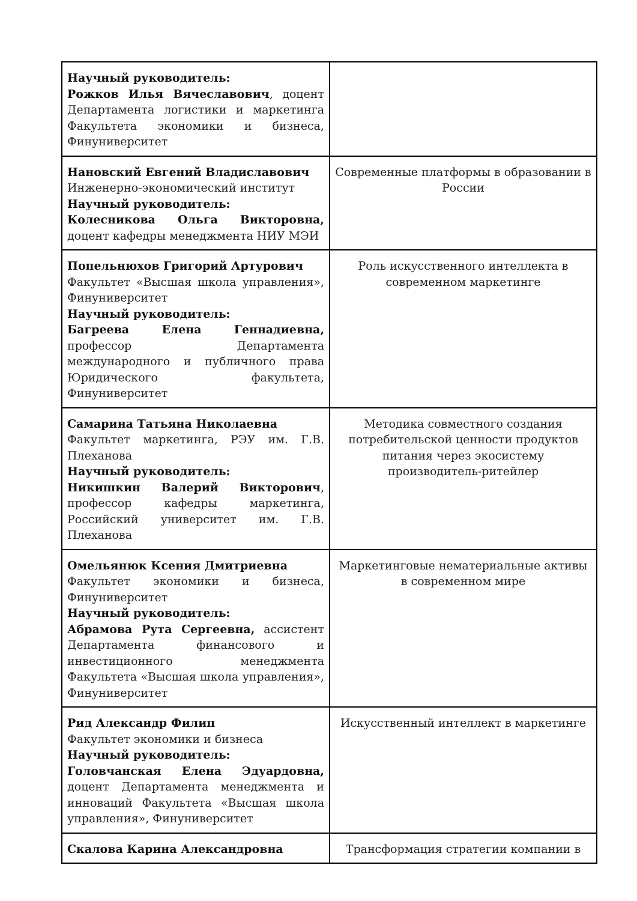| Научный руководитель: Рожков Илья Вячеславович , доцент Департамента логистики и маркетинга Факультета экономики и бизнеса, Финуниверситет | |
| Нановский Евгений Владиславович Инженерно-экономический институт Научный руководитель: Колесникова Ольга Викторовна, доцент кафедры менеджмента НИУ МЭИ | Современные платформы в образовании в России |
| Попельнюхов Григорий Артурович Факультет «Высшая школа управления», Финуниверситет Научный руководитель: Багреева Елена Геннадиевна, профессор Департамента международного и публичного права Юридического факультета, Финуниверситет | Роль искусственного интеллекта в современном маркетинге |
| Самарина Татьяна Николаевна Факультет маркетинга, РЭУ им. Г.В. Плеханова Научный руководитель: Никишкин Валерий Викторович , профессор кафедры маркетинга, Российский университет им. Г.В. Плеханова | Методика совместного создания потребительской ценности продуктов питания через экосистему производитель-ритейлер |
| Омельянюк Ксения Дмитриевна Факультет экономики и бизнеса, Финуниверситет Научный руководитель: Абрамова Рута Сергеевна, ассистент Департамента финансового и инвестиционного менеджмента Факультета «Высшая школа управления», Финуниверситет | Маркетинговые нематериальные активы в современном мире |
| Рид Александр Филип Факультет экономики и бизнеса Научный руководитель: Головчанская Елена Эдуардовна, доцент Департамента менеджмента и инноваций Факультета «Высшая школа управления», Финуниверситет | Искусственный интеллект в маркетинге |
| Скалова Карина Александровна | Трансформация стратегии компании в |